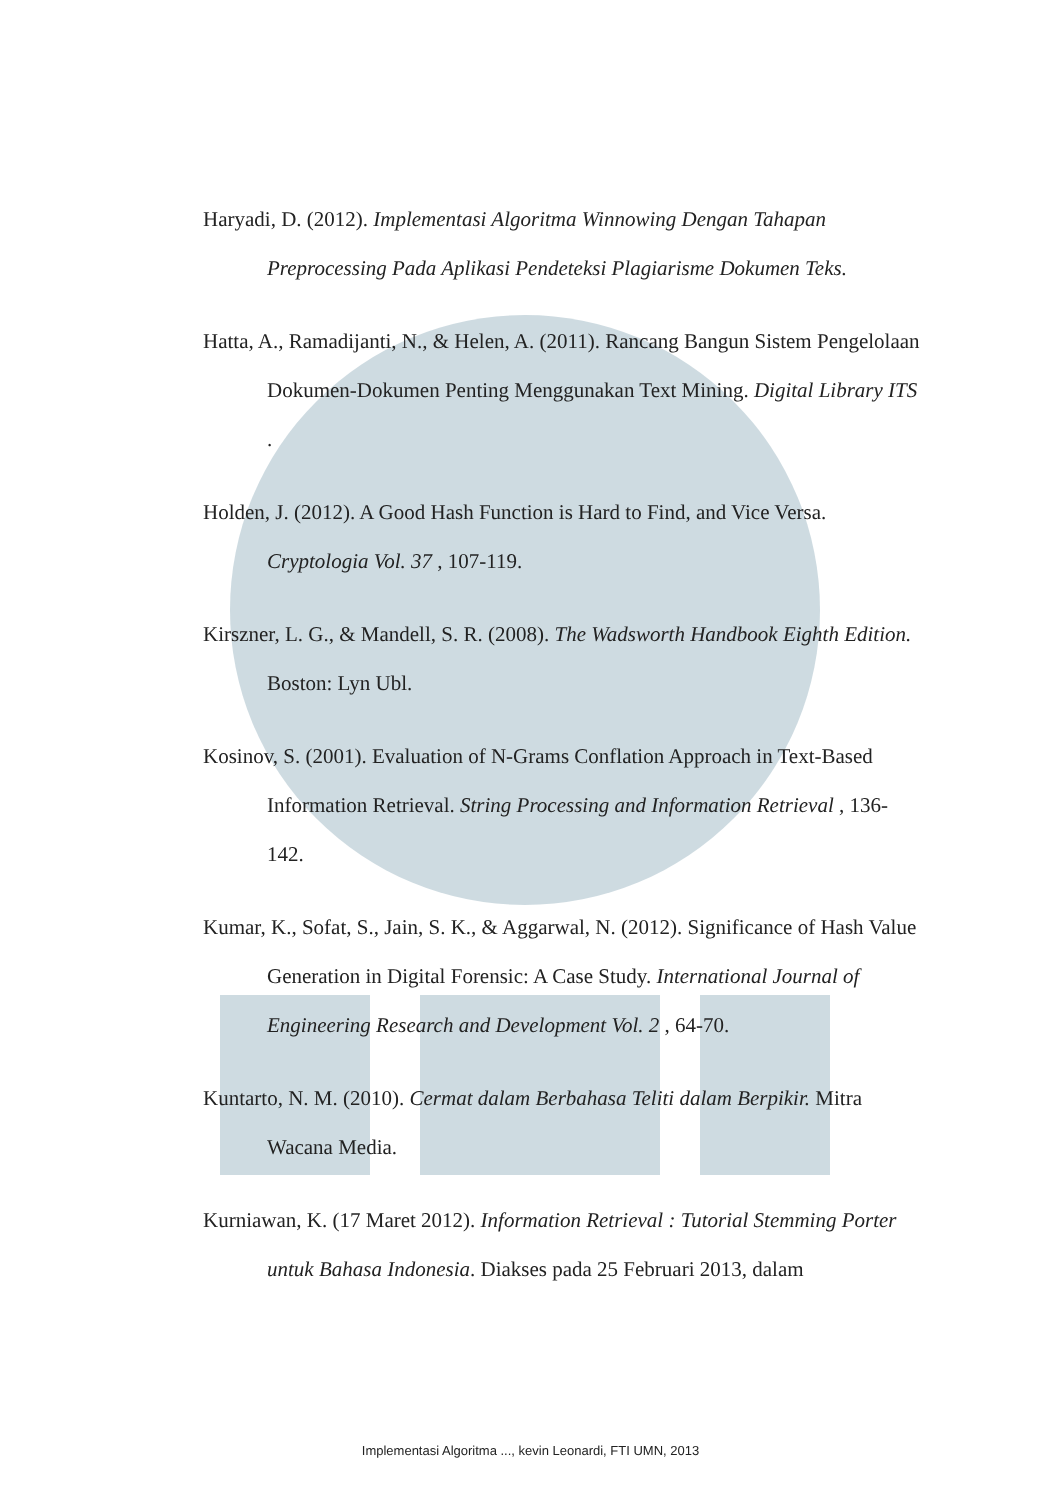Haryadi, D. (2012). Implementasi Algoritma Winnowing Dengan Tahapan Preprocessing Pada Aplikasi Pendeteksi Plagiarisme Dokumen Teks.
Hatta, A., Ramadijanti, N., & Helen, A. (2011). Rancang Bangun Sistem Pengelolaan Dokumen-Dokumen Penting Menggunakan Text Mining. Digital Library ITS .
Holden, J. (2012). A Good Hash Function is Hard to Find, and Vice Versa. Cryptologia Vol. 37 , 107-119.
Kirszner, L. G., & Mandell, S. R. (2008). The Wadsworth Handbook Eighth Edition. Boston: Lyn Ubl.
Kosinov, S. (2001). Evaluation of N-Grams Conflation Approach in Text-Based Information Retrieval. String Processing and Information Retrieval , 136-142.
Kumar, K., Sofat, S., Jain, S. K., & Aggarwal, N. (2012). Significance of Hash Value Generation in Digital Forensic: A Case Study. International Journal of Engineering Research and Development Vol. 2 , 64-70.
Kuntarto, N. M. (2010). Cermat dalam Berbahasa Teliti dalam Berpikir. Mitra Wacana Media.
Kurniawan, K. (17 Maret 2012). Information Retrieval : Tutorial Stemming Porter untuk Bahasa Indonesia. Diakses pada 25 Februari 2013, dalam
Implementasi Algoritma ..., kevin Leonardi, FTI UMN, 2013